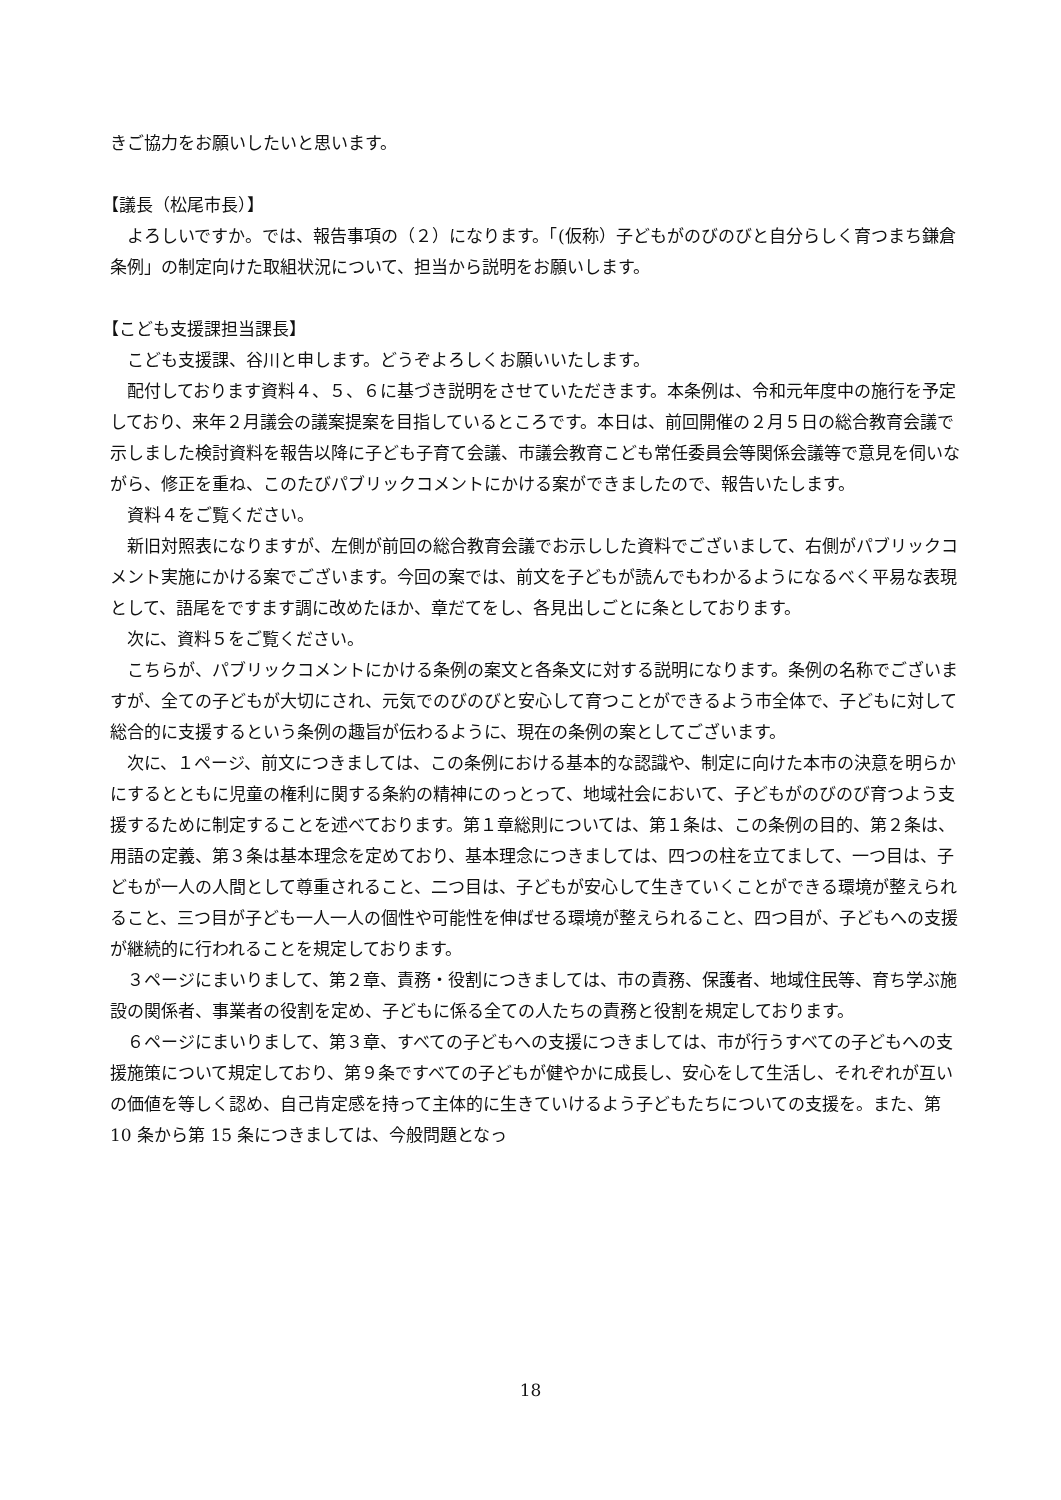きご協力をお願いしたいと思います。
【議長（松尾市長）】
よろしいですか。では、報告事項の（２）になります。「(仮称）子どもがのびのびと自分らしく育つまち鎌倉条例」の制定向けた取組状況について、担当から説明をお願いします。
【こども支援課担当課長】
こども支援課、谷川と申します。どうぞよろしくお願いいたします。
配付しております資料４、５、６に基づき説明をさせていただきます。本条例は、令和元年度中の施行を予定しており、来年２月議会の議案提案を目指しているところです。本日は、前回開催の２月５日の総合教育会議で示しました検討資料を報告以降に子ども子育て会議、市議会教育こども常任委員会等関係会議等で意見を伺いながら、修正を重ね、このたびパブリックコメントにかける案ができましたので、報告いたします。
資料４をご覧ください。
新旧対照表になりますが、左側が前回の総合教育会議でお示しした資料でございまして、右側がパブリックコメント実施にかける案でございます。今回の案では、前文を子どもが読んでもわかるようになるべく平易な表現として、語尾をですます調に改めたほか、章だてをし、各見出しごとに条としております。
次に、資料５をご覧ください。
こちらが、パブリックコメントにかける条例の案文と各条文に対する説明になります。条例の名称でございますが、全ての子どもが大切にされ、元気でのびのびと安心して育つことができるよう市全体で、子どもに対して総合的に支援するという条例の趣旨が伝わるように、現在の条例の案としてございます。
次に、１ページ、前文につきましては、この条例における基本的な認識や、制定に向けた本市の決意を明らかにするとともに児童の権利に関する条約の精神にのっとって、地域社会において、子どもがのびのび育つよう支援するために制定することを述べております。第１章総則については、第１条は、この条例の目的、第２条は、用語の定義、第３条は基本理念を定めており、基本理念につきましては、四つの柱を立てまして、一つ目は、子どもが一人の人間として尊重されること、二つ目は、子どもが安心して生きていくことができる環境が整えられること、三つ目が子ども一人一人の個性や可能性を伸ばせる環境が整えられること、四つ目が、子どもへの支援が継続的に行われることを規定しております。
３ページにまいりまして、第２章、責務・役割につきましては、市の責務、保護者、地域住民等、育ち学ぶ施設の関係者、事業者の役割を定め、子どもに係る全ての人たちの責務と役割を規定しております。
６ページにまいりまして、第３章、すべての子どもへの支援につきましては、市が行うすべての子どもへの支援施策について規定しており、第９条ですべての子どもが健やかに成長し、安心をして生活し、それぞれが互いの価値を等しく認め、自己肯定感を持って主体的に生きていけるよう子どもたちについての支援を。また、第 10 条から第 15 条につきましては、今般問題となっ
18